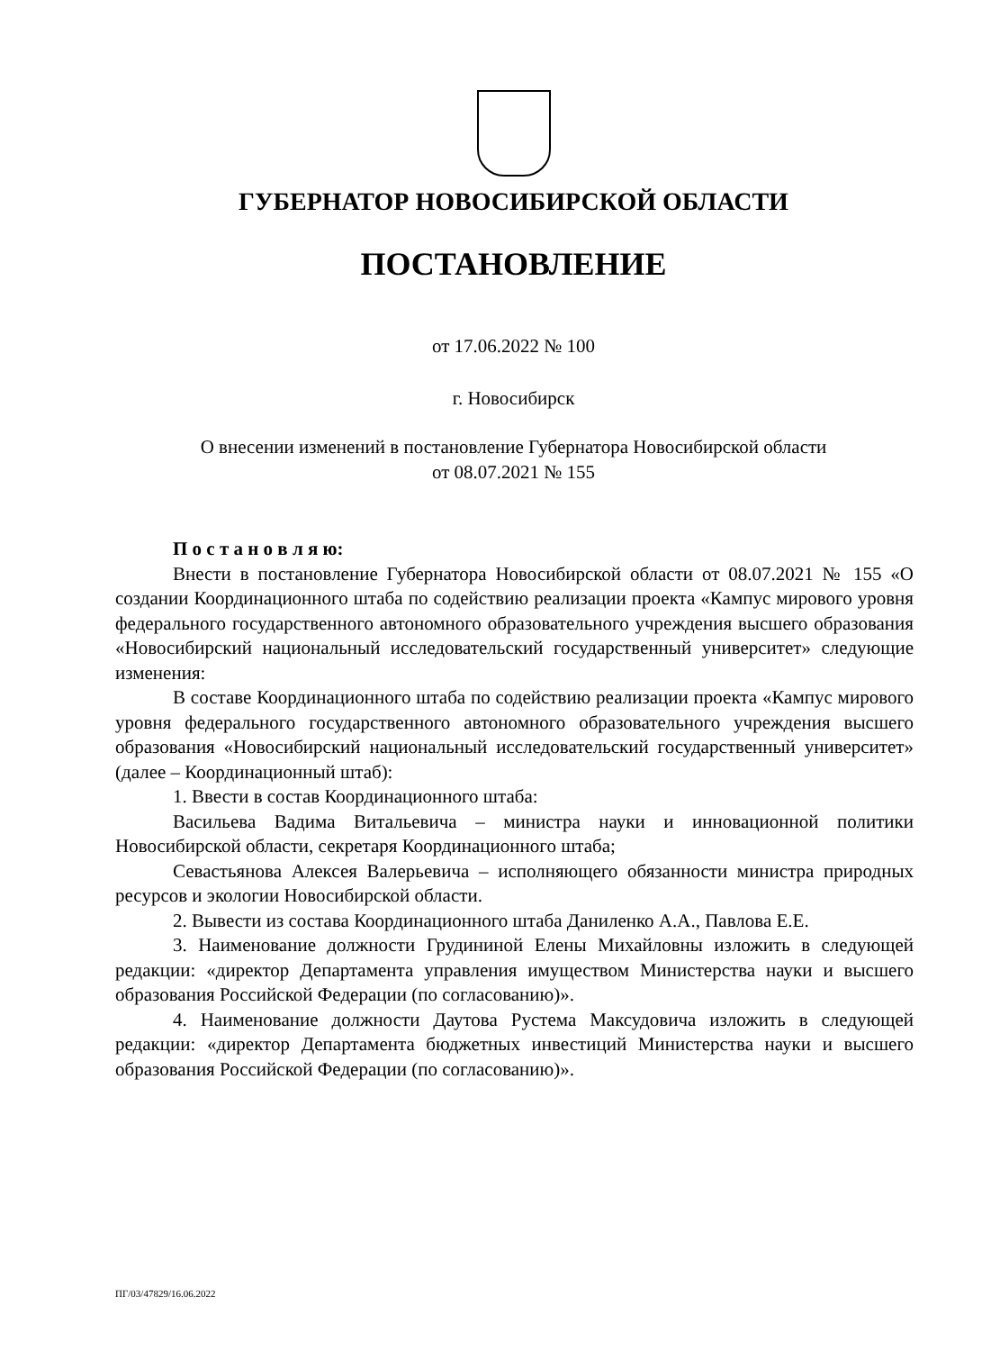ГУБЕРНАТОР НОВОСИБИРСКОЙ ОБЛАСТИ
ПОСТАНОВЛЕНИЕ
от 17.06.2022 № 100
г. Новосибирск
О внесении изменений в постановление Губернатора Новосибирской области
от 08.07.2021 № 155
П о с т а н о в л я ю:
Внести в постановление Губернатора Новосибирской области от 08.07.2021 № 155 «О создании Координационного штаба по содействию реализации проекта «Кампус мирового уровня федерального государственного автономного образовательного учреждения высшего образования «Новосибирский национальный исследовательский государственный университет» следующие изменения:
В составе Координационного штаба по содействию реализации проекта «Кампус мирового уровня федерального государственного автономного образовательного учреждения высшего образования «Новосибирский национальный исследовательский государственный университет» (далее – Координационный штаб):
1. Ввести в состав Координационного штаба:
Васильева Вадима Витальевича – министра науки и инновационной политики Новосибирской области, секретаря Координационного штаба;
Севастьянова Алексея Валерьевича – исполняющего обязанности министра природных ресурсов и экологии Новосибирской области.
2. Вывести из состава Координационного штаба Даниленко А.А., Павлова Е.Е.
3. Наименование должности Грудининой Елены Михайловны изложить в следующей редакции: «директор Департамента управления имуществом Министерства науки и высшего образования Российской Федерации (по согласованию)».
4. Наименование должности Даутова Рустема Максудовича изложить в следующей редакции: «директор Департамента бюджетных инвестиций Министерства науки и высшего образования Российской Федерации (по согласованию)».
ПГ/03/47829/16.06.2022